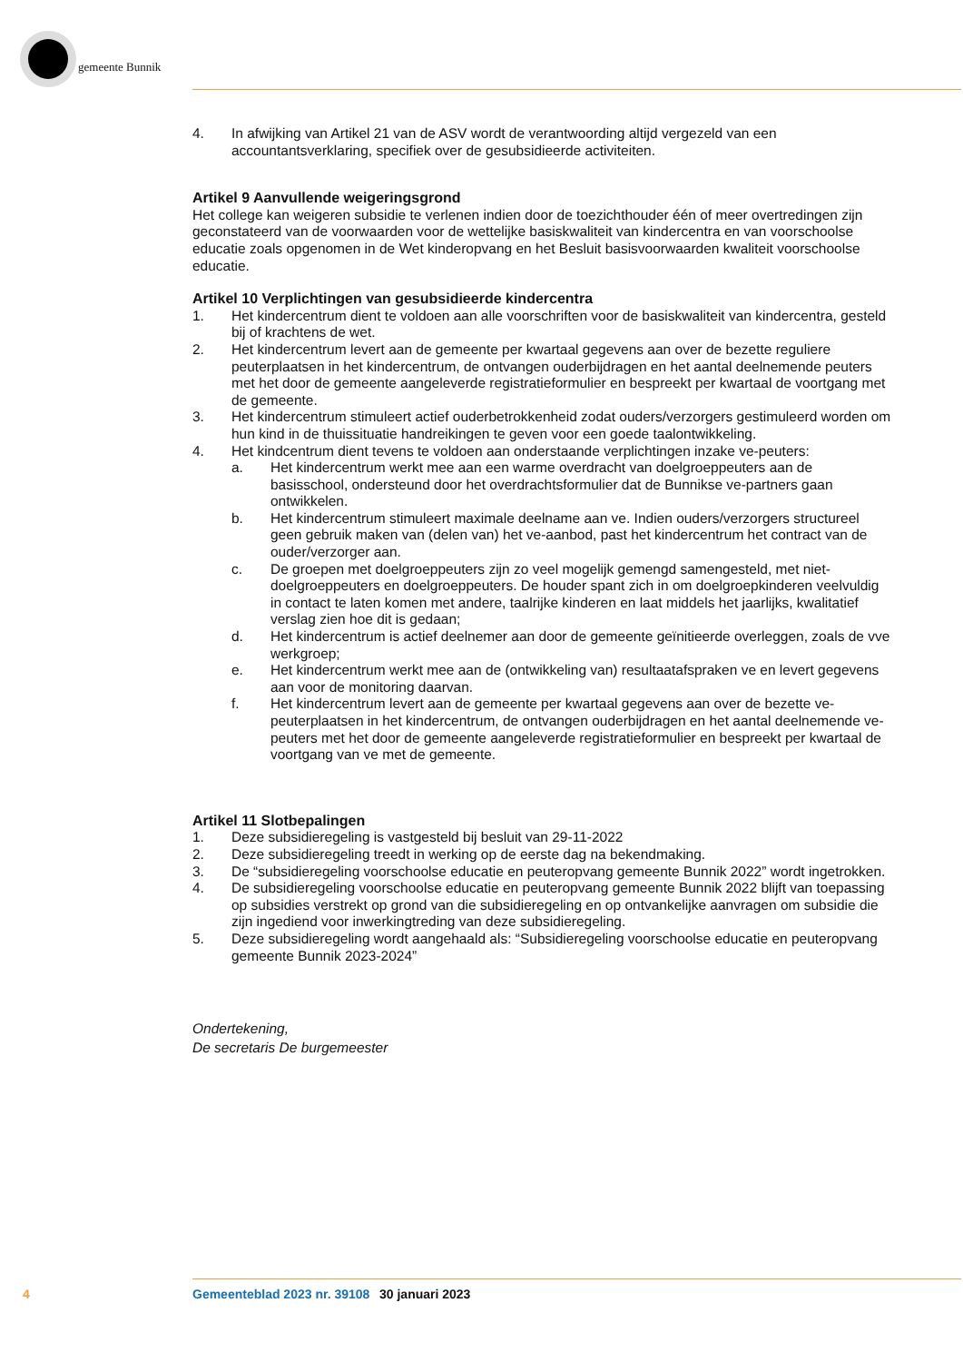gemeente Bunnik
4. In afwijking van Artikel 21 van de ASV wordt de verantwoording altijd vergezeld van een accountantsverklaring, specifiek over de gesubsidieerde activiteiten.
Artikel 9 Aanvullende weigeringsgrond
Het college kan weigeren subsidie te verlenen indien door de toezichthouder één of meer overtredingen zijn geconstateerd van de voorwaarden voor de wettelijke basiskwaliteit van kindercentra en van voorschoolse educatie zoals opgenomen in de Wet kinderopvang en het Besluit basisvoorwaarden kwaliteit voorschoolse educatie.
Artikel 10 Verplichtingen van gesubsidieerde kindercentra
1. Het kindercentrum dient te voldoen aan alle voorschriften voor de basiskwaliteit van kindercentra, gesteld bij of krachtens de wet.
2. Het kindercentrum levert aan de gemeente per kwartaal gegevens aan over de bezette reguliere peuterplaatsen in het kindercentrum, de ontvangen ouderbijdragen en het aantal deelnemende peuters met het door de gemeente aangeleverde registratieformulier en bespreekt per kwartaal de voortgang met de gemeente.
3. Het kindercentrum stimuleert actief ouderbetrokkenheid zodat ouders/verzorgers gestimuleerd worden om hun kind in de thuissituatie handreikingen te geven voor een goede taalontwikkeling.
4. Het kindcentrum dient tevens te voldoen aan onderstaande verplichtingen inzake ve-peuters:
a. Het kindercentrum werkt mee aan een warme overdracht van doelgroeppeuters aan de basisschool, ondersteund door het overdrachtsformulier dat de Bunnikse ve-partners gaan ontwikkelen.
b. Het kindercentrum stimuleert maximale deelname aan ve. Indien ouders/verzorgers structureel geen gebruik maken van (delen van) het ve-aanbod, past het kindercentrum het contract van de ouder/verzorger aan.
c. De groepen met doelgroeppeuters zijn zo veel mogelijk gemengd samengesteld, met niet-doelgroeppeuters en doelgroeppeuters. De houder spant zich in om doelgroepkinderen veelvuldig in contact te laten komen met andere, taalrijke kinderen en laat middels het jaarlijks, kwalitatief verslag zien hoe dit is gedaan;
d. Het kindercentrum is actief deelnemer aan door de gemeente geïnitieerde overleggen, zoals de vve werkgroep;
e. Het kindercentrum werkt mee aan de (ontwikkeling van) resultaatafspraken ve en levert gegevens aan voor de monitoring daarvan.
f. Het kindercentrum levert aan de gemeente per kwartaal gegevens aan over de bezette ve-peuterplaatsen in het kindercentrum, de ontvangen ouderbijdragen en het aantal deelnemende ve-peuters met het door de gemeente aangeleverde registratieformulier en bespreekt per kwartaal de voortgang van ve met de gemeente.
Artikel 11 Slotbepalingen
1. Deze subsidieregeling is vastgesteld bij besluit van 29-11-2022
2. Deze subsidieregeling treedt in werking op de eerste dag na bekendmaking.
3. De “subsidieregeling voorschoolse educatie en peuteropvang gemeente Bunnik 2022” wordt ingetrokken.
4. De subsidieregeling voorschoolse educatie en peuteropvang gemeente Bunnik 2022 blijft van toepassing op subsidies verstrekt op grond van die subsidieregeling en op ontvankelijke aanvragen om subsidie die zijn ingediend voor inwerkingtreding van deze subsidieregeling.
5. Deze subsidieregeling wordt aangehaald als: “Subsidieregeling voorschoolse educatie en peuteropvang gemeente Bunnik 2023-2024”
Ondertekening,
De secretaris De burgemeester
4 Gemeenteblad 2023 nr. 39108 30 januari 2023